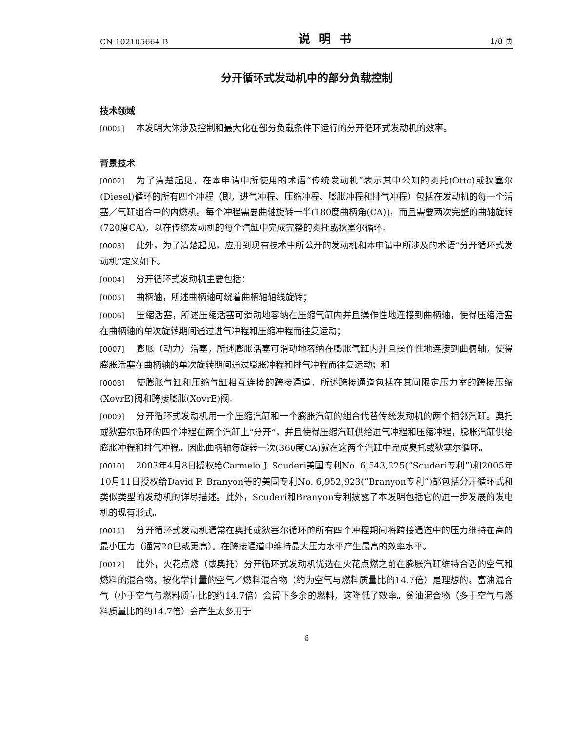CN 102105664 B 说明书 1/8 页
分开循环式发动机中的部分负载控制
技术领域
[0001] 本发明大体涉及控制和最大化在部分负载条件下运行的分开循环式发动机的效率。
背景技术
[0002] 为了清楚起见，在本申请中所使用的术语“传统发动机”表示其中公知的奥托(Otto)或狄塞尔(Diesel)循环的所有四个冲程（即，进气冲程、压缩冲程、膨胀冲程和排气冲程）包括在发动机的每一个活塞／气缸组合中的内燃机。每个冲程需要曲轴旋转一半(180度曲柄角(CA))，而且需要两次完整的曲轴旋转(720度CA)，以在传统发动机的每个汽缸中完成完整的奥托或狄塞尔循环。
[0003] 此外，为了清楚起见，应用到现有技术中所公开的发动机和本申请中所涉及的术语“分开循环式发动机”定义如下。
[0004] 分开循环式发动机主要包括：
[0005] 曲柄轴，所述曲柄轴可绕着曲柄轴轴线旋转；
[0006] 压缩活塞，所述压缩活塞可滑动地容纳在压缩气缸内并且操作性地连接到曲柄轴，使得压缩活塞在曲柄轴的单次旋转期间通过进气冲程和压缩冲程而往复运动；
[0007] 膨胀（动力）活塞，所述膨胀活塞可滑动地容纳在膨胀气缸内并且操作性地连接到曲柄轴，使得膨胀活塞在曲柄轴的单次旋转期间通过膨胀冲程和排气冲程而往复运动；和
[0008] 使膨胀气缸和压缩气缸相互连接的跨接通道，所述跨接通道包括在其间限定压力室的跨接压缩(XovrE)阀和跨接膨胀(XovrE)阀。
[0009] 分开循环式发动机用一个压缩汽缸和一个膨胀汽缸的组合代替传统发动机的两个相邻汽缸。奥托或狄塞尔循环的四个冲程在两个汽缸上“分开”，并且使得压缩汽缸供给进气冲程和压缩冲程，膨胀汽缸供给膨胀冲程和排气冲程。因此曲柄轴每旋转一次(360度CA)就在这两个汽缸中完成奥托或狄塞尔循环。
[0010] 2003年4月8日授权给Carmelo J. Scuderi美国专利No. 6,543,225(”Scuderi专利”)和2005年10月11日授权给David P. Branyon等的美国专利No. 6,952,923(”Branyon专利”)都包括分开循环式和类似类型的发动机的详尽描述。此外，Scuderi和Branyon专利披露了本发明包括它的进一步发展的发电机的现有形式。
[0011] 分开循环式发动机通常在奥托或狄塞尔循环的所有四个冲程期间将跨接通道中的压力维持在高的最小压力（通常20巴或更高）。在跨接通道中维持最大压力水平产生最高的效率水平。
[0012] 此外，火花点燃（或奥托）分开循环式发动机优选在火花点燃之前在膨胀汽缸维持合适的空气和燃料的混合物。按化学计量的空气／燃料混合物（约为空气与燃料质量比的14.7倍）是理想的。富油混合气（小于空气与燃料质量比的约14.7倍）会留下多余的燃料，这降低了效率。贫油混合物（多于空气与燃料质量比的约14.7倍）会产生太多用于
6